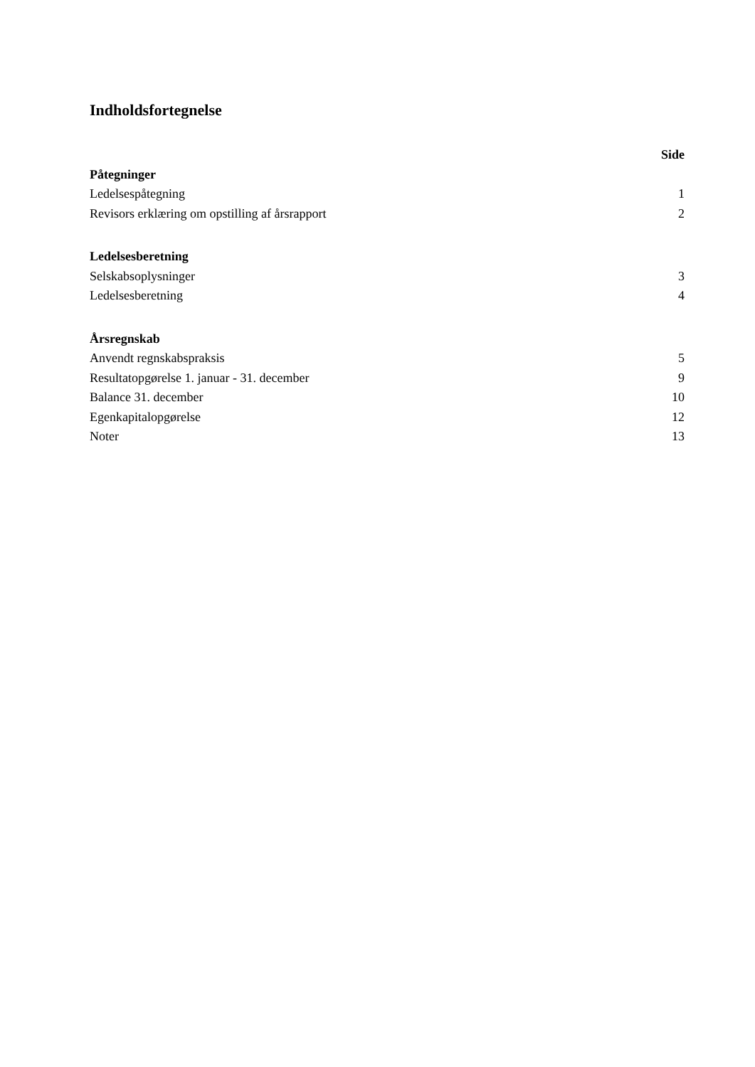Indholdsfortegnelse
Side
Påtegninger
Ledelsespåtegning 1
Revisors erklæring om opstilling af årsrapport 2
Ledelsesberetning
Selskabsoplysninger 3
Ledelsesberetning 4
Årsregnskab
Anvendt regnskabspraksis 5
Resultatopgørelse 1. januar - 31. december 9
Balance 31. december 10
Egenkapitalopgørelse 12
Noter 13